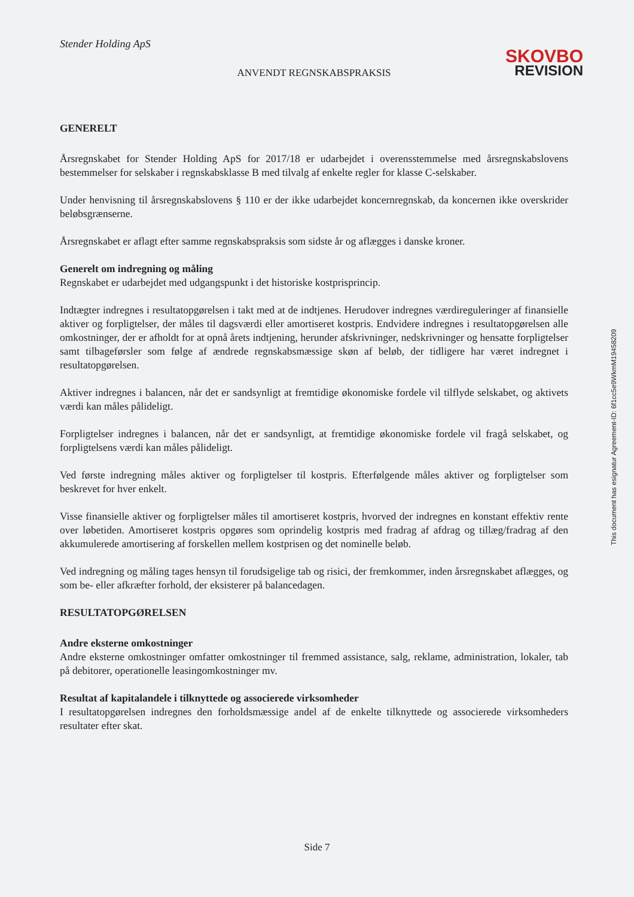Stender Holding ApS
SKOVBO
REVISION
ANVENDT REGNSKABSPRAKSIS
GENERELT
Årsregnskabet for Stender Holding ApS for 2017/18 er udarbejdet i overensstemmelse med årsregnskabslovens bestemmelser for selskaber i regnskabsklasse B med tilvalg af enkelte regler for klasse C-selskaber.
Under henvisning til årsregnskabslovens § 110 er der ikke udarbejdet koncernregnskab, da koncernen ikke overskrider beløbsgrænserne.
Årsregnskabet er aflagt efter samme regnskabspraksis som sidste år og aflægges i danske kroner.
Generelt om indregning og måling
Regnskabet er udarbejdet med udgangspunkt i det historiske kostprisprincip.
Indtægter indregnes i resultatopgørelsen i takt med at de indtjenes. Herudover indregnes værdireguleringer af finansielle aktiver og forpligtelser, der måles til dagsværdi eller amortiseret kostpris. Endvidere indregnes i resultatopgørelsen alle omkostninger, der er afholdt for at opnå årets indtjening, herunder afskrivninger, nedskrivninger og hensatte forpligtelser samt tilbageførsler som følge af ændrede regnskabsmæssige skøn af beløb, der tidligere har været indregnet i resultatopgørelsen.
Aktiver indregnes i balancen, når det er sandsynligt at fremtidige økonomiske fordele vil tilflyde selskabet, og aktivets værdi kan måles pålideligt.
Forpligtelser indregnes i balancen, når det er sandsynligt, at fremtidige økonomiske fordele vil fragå selskabet, og forpligtelsens værdi kan måles pålideligt.
Ved første indregning måles aktiver og forpligtelser til kostpris. Efterfølgende måles aktiver og forpligtelser som beskrevet for hver enkelt.
Visse finansielle aktiver og forpligtelser måles til amortiseret kostpris, hvorved der indregnes en konstant effektiv rente over løbetiden. Amortiseret kostpris opgøres som oprindelig kostpris med fradrag af afdrag og tillæg/fradrag af den akkumulerede amortisering af forskellen mellem kostprisen og det nominelle beløb.
Ved indregning og måling tages hensyn til forudsigelige tab og risici, der fremkommer, inden årsregnskabet aflægges, og som be- eller afkræfter forhold, der eksisterer på balancedagen.
RESULTATOPGØRELSEN
Andre eksterne omkostninger
Andre eksterne omkostninger omfatter omkostninger til fremmed assistance, salg, reklame, administration, lokaler, tab på debitorer, operationelle leasingomkostninger mv.
Resultat af kapitalandele i tilknyttede og associerede virksomheder
I resultatopgørelsen indregnes den forholdsmæssige andel af de enkelte tilknyttede og associerede virksomheders resultater efter skat.
This document has esignatur Agreement-ID: 6f1cc5e9WkmM19458209
Side 7